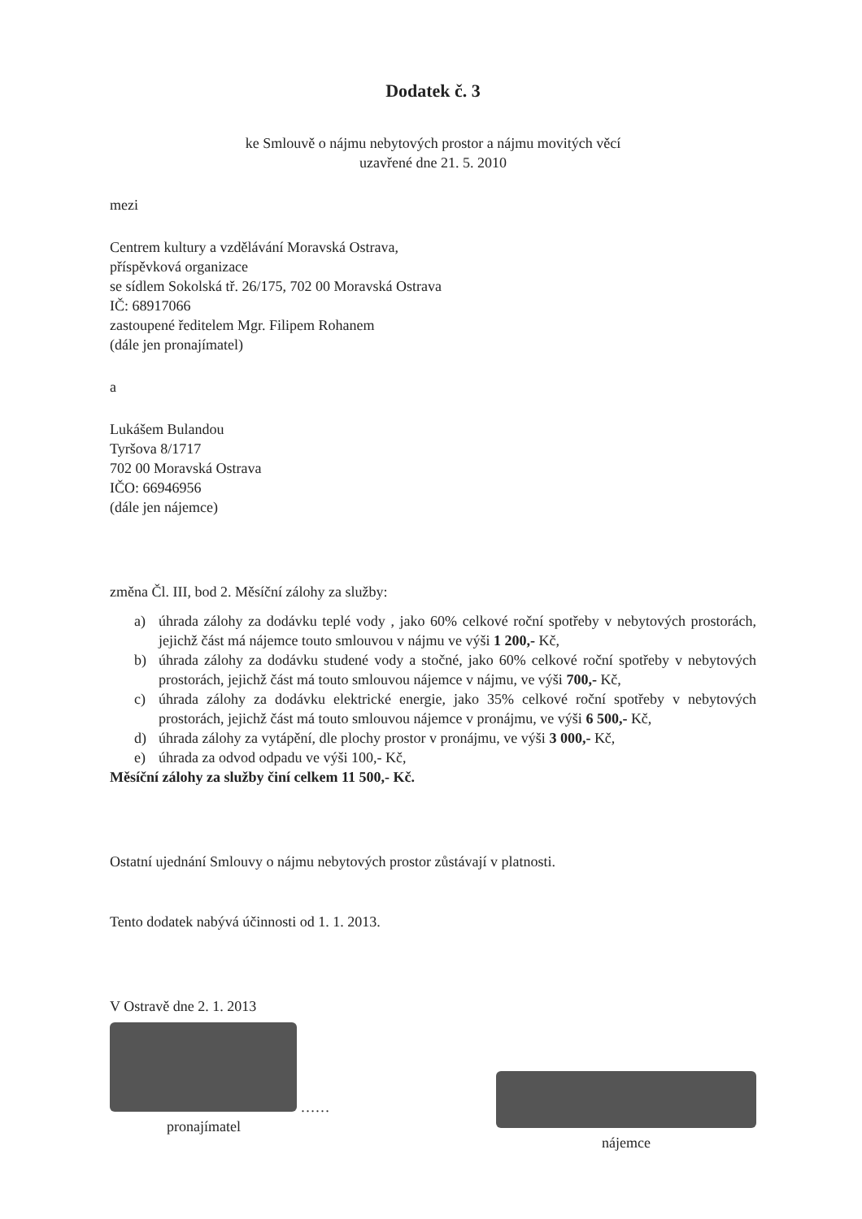Dodatek č. 3
ke Smlouvě o nájmu nebytových prostor a nájmu movitých věcí
uzavřené dne 21. 5. 2010
mezi
Centrem kultury a vzdělávání Moravská Ostrava,
příspěvková organizace
se sídlem Sokolská tř. 26/175, 702 00 Moravská Ostrava
IČ: 68917066
zastoupené ředitelem Mgr. Filipem Rohanem
(dále jen pronajímatel)
a
Lukášem Bulandou
Tyršova 8/1717
702 00 Moravská Ostrava
IČO: 66946956
(dále jen nájemce)
změna Čl. III, bod 2. Měsíční zálohy za služby:
a) úhrada zálohy za dodávku teplé vody , jako 60% celkové roční spotřeby v nebytových prostorách, jejichž část má nájemce touto smlouvou v nájmu ve výši 1 200,- Kč,
b) úhrada zálohy za dodávku studené vody a stočné, jako 60% celkové roční spotřeby v nebytových prostorách, jejichž část má touto smlouvou nájemce v nájmu, ve výši 700,- Kč,
c) úhrada zálohy za dodávku elektrické energie, jako 35% celkové roční spotřeby v nebytových prostorách, jejichž část má touto smlouvou nájemce v pronájmu, ve výši 6 500,- Kč,
d) úhrada zálohy za vytápění, dle plochy prostor v pronájmu, ve výši 3 000,- Kč,
e) úhrada za odvod odpadu ve výši 100,- Kč,
Měsíční zálohy za služby činí celkem 11 500,- Kč.
Ostatní ujednání Smlouvy o nájmu nebytových prostor zůstávají v platnosti.
Tento dodatek nabývá účinnosti od 1. 1. 2013.
V Ostravě dne 2. 1. 2013
……
pronajímatel
nájemce